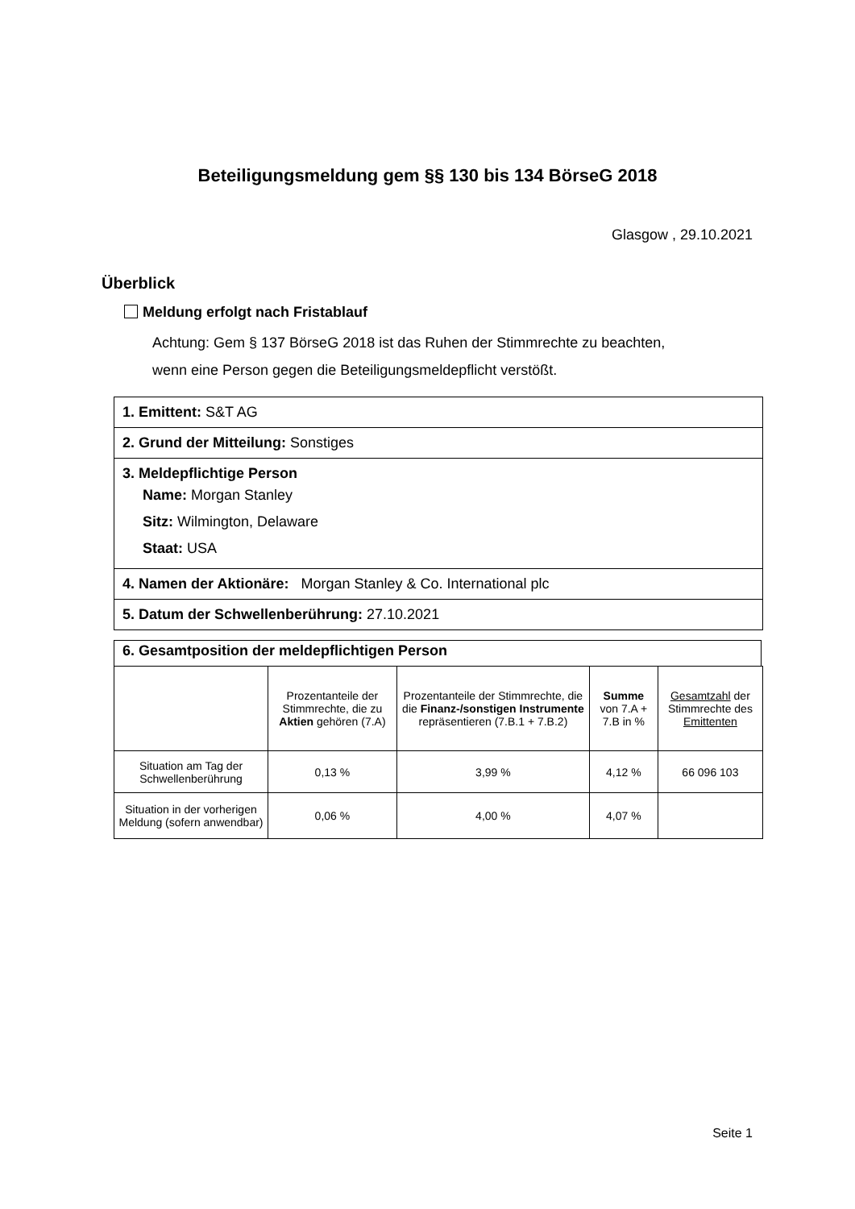Beteiligungsmeldung gem §§ 130 bis 134 BörseG 2018
Glasgow , 29.10.2021
Überblick
Meldung erfolgt nach Fristablauf
Achtung: Gem § 137 BörseG 2018 ist das Ruhen der Stimmrechte zu beachten,
wenn eine Person gegen die Beteiligungsmeldepflicht verstößt.
1. Emittent: S&T AG
2. Grund der Mitteilung: Sonstiges
3. Meldepflichtige Person
Name: Morgan Stanley
Sitz: Wilmington, Delaware
Staat: USA
4. Namen der Aktionäre: Morgan Stanley & Co. International plc
5. Datum der Schwellenberührung: 27.10.2021
6. Gesamtposition der meldepflichtigen Person
| | Prozentanteile der Stimmrechte, die zu Aktien gehören (7.A) | Prozentanteile der Stimmrechte, die die Finanz-/sonstigen Instrumente repräsentieren (7.B.1 + 7.B.2) | Summe von 7.A + 7.B in % | Gesamtzahl der Stimmrechte des Emittenten |
| --- | --- | --- | --- | --- |
| Situation am Tag der Schwellenberührung | 0,13 % | 3,99 % | 4,12 % | 66 096 103 |
| Situation in der vorherigen Meldung (sofern anwendbar) | 0,06 % | 4,00 % | 4,07 % | |
Seite 1